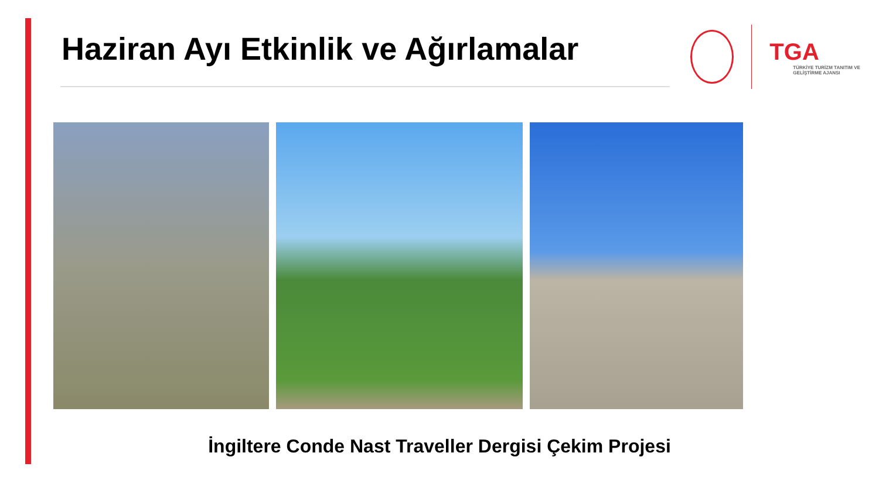Haziran Ayı Etkinlik ve Ağırlamalar
TGA
TÜRKİYE TURİZM TANITIM VE GELİŞTİRME AJANSI
İngiltere Conde Nast Traveller Dergisi Çekim Projesi